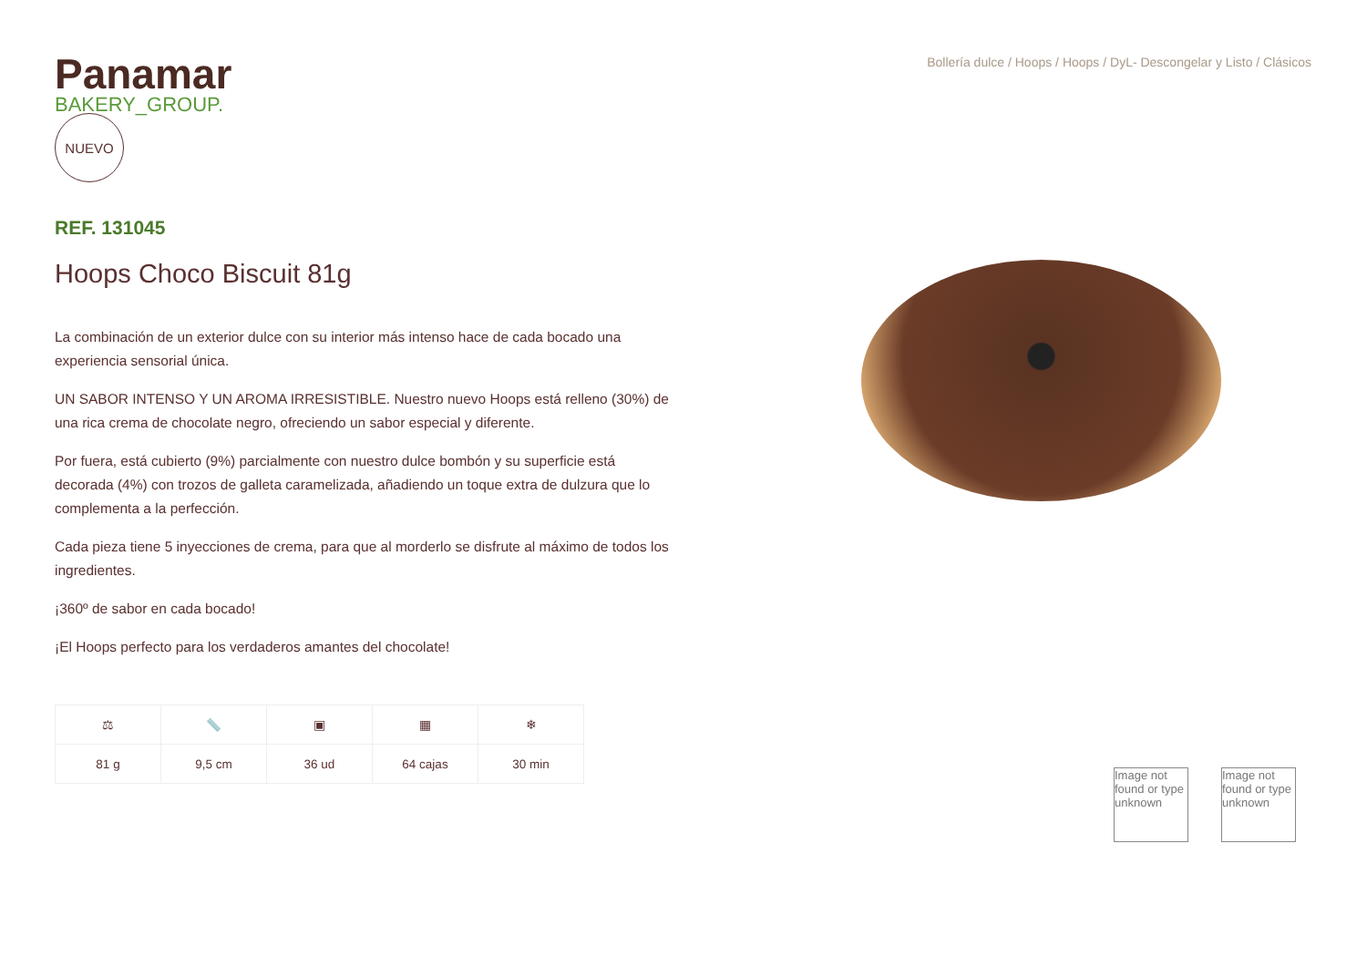Panamar
BAKERY_GROUP.
NUEVO
REF. 131045
Hoops Choco Biscuit 81g
La combinación de un exterior dulce con su interior más intenso hace de cada bocado una experiencia sensorial única.
UN SABOR INTENSO Y UN AROMA IRRESISTIBLE. Nuestro nuevo Hoops está relleno (30%) de una rica crema de chocolate negro, ofreciendo un sabor especial y diferente.
Por fuera, está cubierto (9%) parcialmente con nuestro dulce bombón y su superficie está decorada (4%) con trozos de galleta caramelizada, añadiendo un toque extra de dulzura que lo complementa a la perfección.
Cada pieza tiene 5 inyecciones de crema, para que al morderlo se disfrute al máximo de todos los ingredientes.
¡360º de sabor en cada bocado!
¡El Hoops perfecto para los verdaderos amantes del chocolate!
| ⚖ | 📏 | ▣ | ▦ | ❄ |
| 81 g | 9,5 cm | 36 ud | 64 cajas | 30 min |
Bollería dulce / Hoops / Hoops / DyL- Descongelar y Listo / Clásicos
Image not found or type unknown
Image not found or type unknown